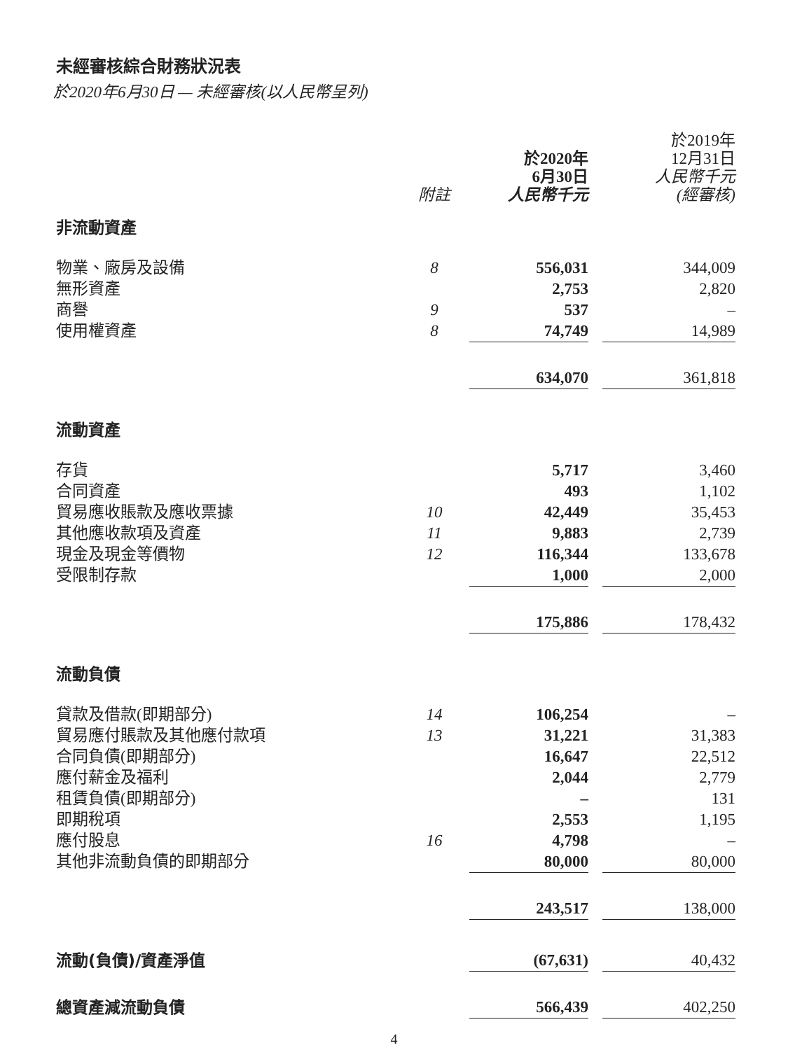未經審核綜合財務狀況表
於2020年6月30日 — 未經審核(以人民幣呈列)
| | 附註 | 於2020年 6月30日 人民幣千元 | | 於2019年 12月31日 人民幣千元 (經審核) |
| --- | --- | --- | --- | --- |
| 非流動資產 | | | | |
| 物業、廠房及設備 | 8 | 556,031 | | 344,009 |
| 無形資產 | | 2,753 | | 2,820 |
| 商譽 | 9 | 537 | | – |
| 使用權資產 | 8 | 74,749 | | 14,989 |
| | | 634,070 | | 361,818 |
| 流動資產 | | | | |
| 存貨 | | 5,717 | | 3,460 |
| 合同資產 | | 493 | | 1,102 |
| 貿易應收賬款及應收票據 | 10 | 42,449 | | 35,453 |
| 其他應收款項及資產 | 11 | 9,883 | | 2,739 |
| 現金及現金等價物 | 12 | 116,344 | | 133,678 |
| 受限制存款 | | 1,000 | | 2,000 |
| | | 175,886 | | 178,432 |
| 流動負債 | | | | |
| 貸款及借款(即期部分) | 14 | 106,254 | | – |
| 貿易應付賬款及其他應付款項 | 13 | 31,221 | | 31,383 |
| 合同負債(即期部分) | | 16,647 | | 22,512 |
| 應付薪金及福利 | | 2,044 | | 2,779 |
| 租賃負債(即期部分) | | – | | 131 |
| 即期稅項 | | 2,553 | | 1,195 |
| 應付股息 | 16 | 4,798 | | – |
| 其他非流動負債的即期部分 | | 80,000 | | 80,000 |
| | | 243,517 | | 138,000 |
| 流動(負債)/資產淨值 | | (67,631) | | 40,432 |
| 總資產減流動負債 | | 566,439 | | 402,250 |
4